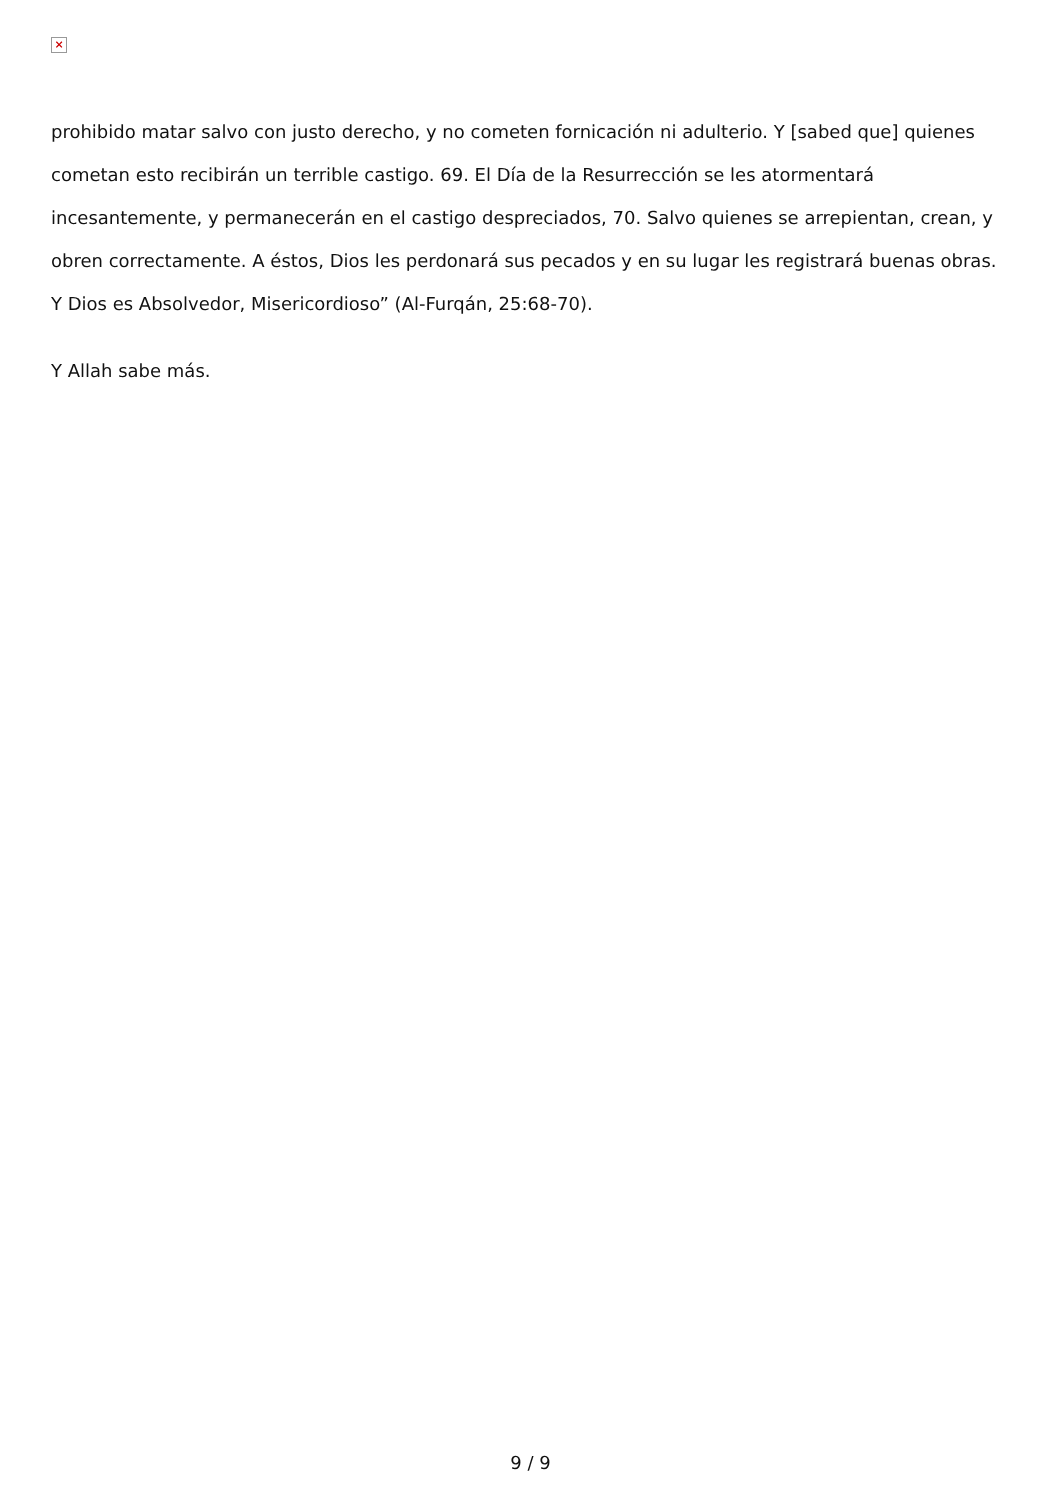×
prohibido matar salvo con justo derecho, y no cometen fornicación ni adulterio. Y [sabed que] quienes cometan esto recibirán un terrible castigo. 69. El Día de la Resurrección se les atormentará incesantemente, y permanecerán en el castigo despreciados, 70. Salvo quienes se arrepientan, crean, y obren correctamente. A éstos, Dios les perdonará sus pecados y en su lugar les registrará buenas obras. Y Dios es Absolvedor, Misericordioso” (Al-Furqán, 25:68-70).
Y Allah sabe más.
9 / 9